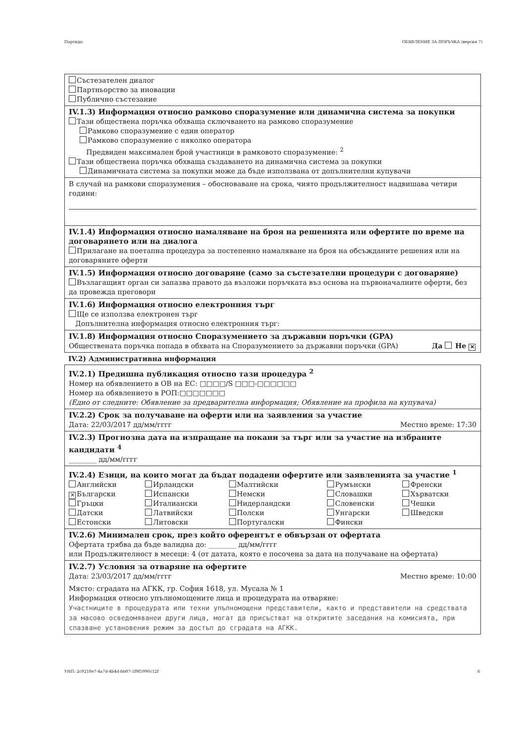Партида: ОБЯВЛЕНИЕ ЗА ПОРЪЧКА (версия 7)
Състезателен диалог
Партньорство за иновации
Публично състезание
IV.1.3) Информация относно рамково споразумение или динамична система за покупки
Тази обществена поръчка обхваща сключването на рамково споразумение
Рамково споразумение с един оператор
Рамково споразумение с няколко оператора
Предвиден максимален брой участници в рамковото споразумение: <sup>2</sup>
Тази обществена поръчка обхваща създаването на динамична система за покупки
Динамичната система за покупки може да бъде използвана от допълнителни купувачи
В случай на рамкови споразумения – обосноваване на срока, чиято продължителност надвишава четири години:
IV.1.4) Информация относно намаляване на броя на решенията или офертите по време на договарянето или на диалога
Прилагане на поетапна процедура за постепенно намаляване на броя на обсъжданите решения или на договаряните оферти
IV.1.5) Информация относно договаряне (само за състезателни процедури с договаряне)
Възлагащият орган си запазва правото да възложи поръчката въз основа на първоначалните оферти, без да провежда преговори
IV.1.6) Информация относно електронния търг
Ще се използва електронен търг
Допълнителна информация относно електронния търг:
IV.1.8) Информация относно Споразумението за държавни поръчки (GPA)
Обществената поръчка попада в обхвата на Споразумението за държавни поръчки (GPA) Да Не ✕
IV.2) Административна информация
IV.2.1) Предишна публикация относно тази процедура <sup>2</sup>
Номер на обявлението в ОВ на ЕС: □□□□/S □□□-□□□□□□
Номер на обявлението в РОП:□□□□□□□
(Едно от следните: Обявление за предварителна информация; Обявление на профила на купувача)
IV.2.2) Срок за получаване на оферти или на заявления за участие
Дата: 22/03/2017 дд/мм/гггг Местно време: 17:30
IV.2.3) Прогнозна дата на изпращане на покани за търг или за участие на избраните кандидати <sup>4</sup>
________ дд/мм/гггг
IV.2.4) Езици, на които могат да бъдат подадени офертите или заявленията за участие <sup>1</sup>
| Английски | Ирландски | Малтийски | Румънски | Френски |
| ✕ Български | Испански | Немски | Словашки | Хърватски |
| Гръцки | Италиански | Нидерландски | Словенски | Чешки |
| Датски | Латвийски | Полски | Унгарски | Шведски |
| Естонски | Литовски | Португалски | Фински | |
IV.2.6) Минимален срок, през който оферентът е обвързан от офертата
Офертата трябва да бъде валидна до: ________ дд/мм/гггг
или Продължителност в месеци: 4 (от датата, която е посочена за дата на получаване на офертата)
IV.2.7) Условия за отваряне на офертите
Дата: 23/03/2017 дд/мм/гггг Местно време: 10:00
Място: сградата на АГКК, гр. София 1618, ул. Мусала № 1
Информация относно упълномощените лица и процедурата на отваряне:
Участниците в процедурата или техни упълномощени представители, както и представители на средствата за масово осведомяванеи други лица, могат да присъстват на откритите заседания на комисията, при спазване установения режим за достъп до сградата на АГКК.
УНП: 2c9218e7-4a7d-4b4d-bb07-1f9f5990c12f 6